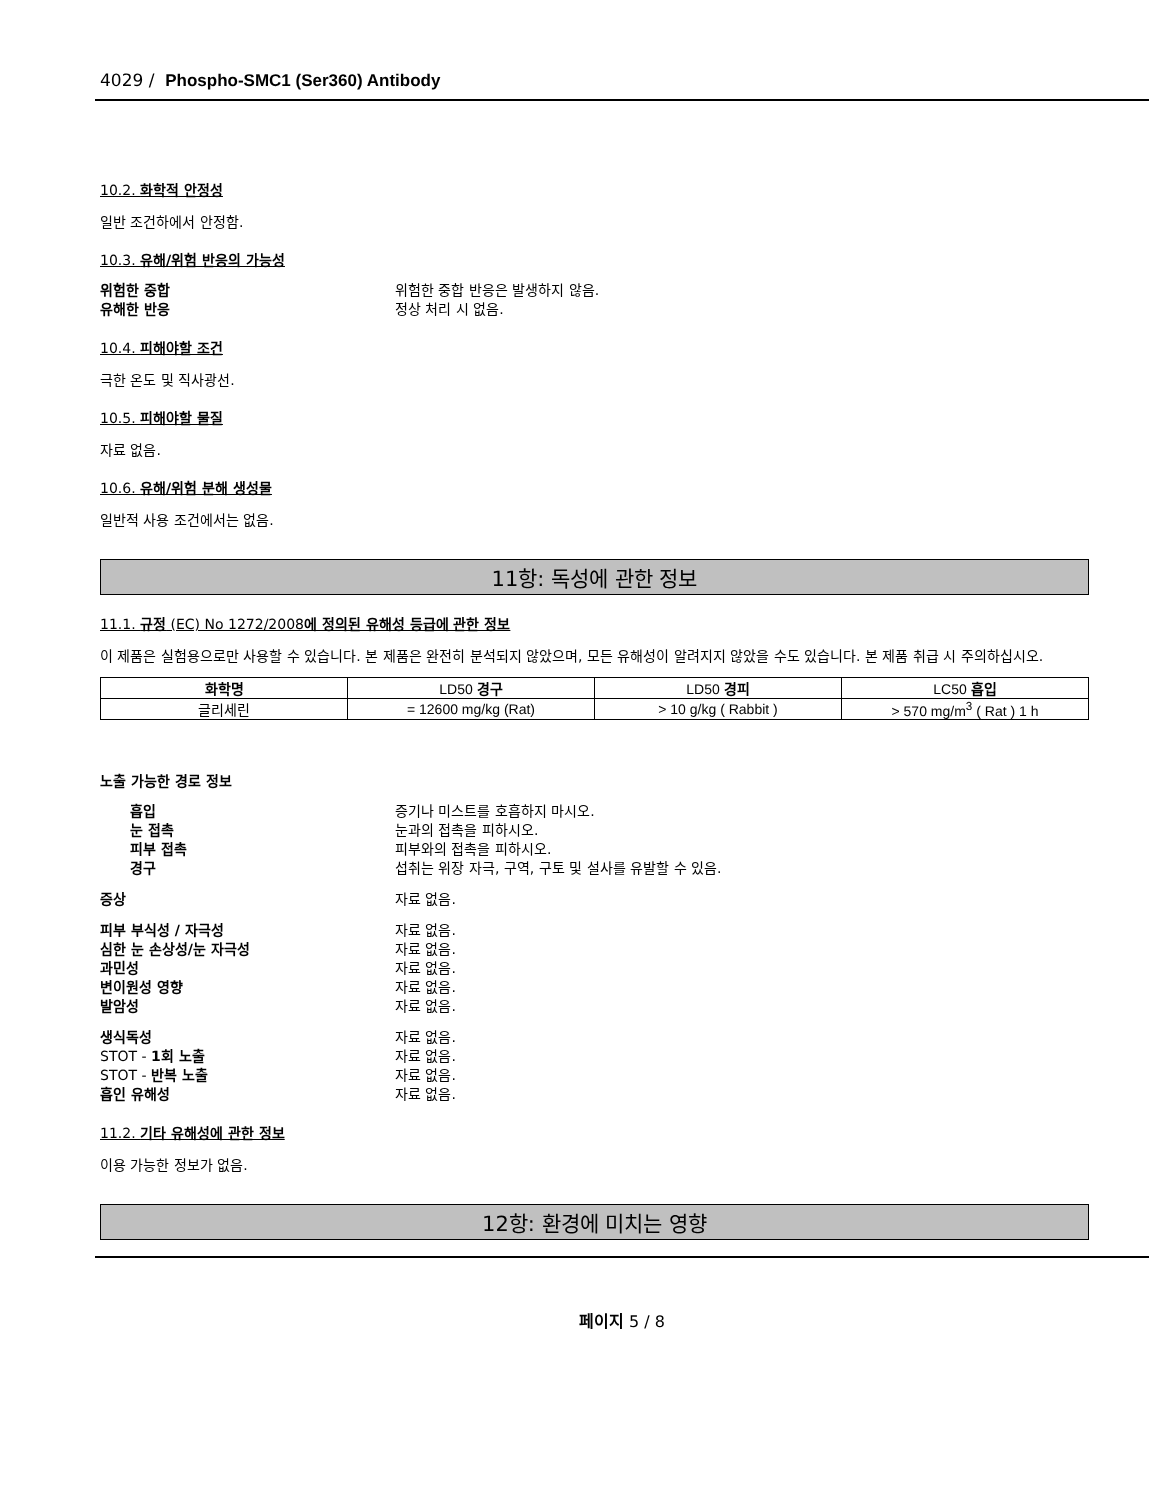4029 / Phospho-SMC1 (Ser360) Antibody
10.2. 화학적 안정성
일반 조건하에서 안정함.
10.3. 유해/위험 반응의 가능성
위험한 중합 위험한 중합 반응은 발생하지 않음.
유해한 반응 정상 처리 시 없음.
10.4. 피해야할 조건
극한 온도 및 직사광선.
10.5. 피해야할 물질
자료 없음.
10.6. 유해/위험 분해 생성물
일반적 사용 조건에서는 없음.
11항: 독성에 관한 정보
11.1. 규정 (EC) No 1272/2008에 정의된 유해성 등급에 관한 정보
이 제품은 실험용으로만 사용할 수 있습니다. 본 제품은 완전히 분석되지 않았으며, 모든 유해성이 알려지지 않았을 수도 있습니다. 본 제품 취급 시 주의하십시오.
| 화학명 | LD50 경구 | LD50 경피 | LC50 흡입 |
| --- | --- | --- | --- |
| 글리세린 | = 12600 mg/kg (Rat) | > 10 g/kg ( Rabbit ) | > 570 mg/m<sup>3</sup> ( Rat ) 1 h |
노출 가능한 경로 정보
흡입 증기나 미스트를 호흡하지 마시오.
눈 접촉 눈과의 접촉을 피하시오.
피부 접촉 피부와의 접촉을 피하시오.
경구 섭취는 위장 자극, 구역, 구토 및 설사를 유발할 수 있음.
증상 자료 없음.
피부 부식성 / 자극성 자료 없음.
심한 눈 손상성/눈 자극성 자료 없음.
과민성 자료 없음.
변이원성 영향 자료 없음.
발암성 자료 없음.
생식독성 자료 없음.
STOT - 1회 노출 자료 없음.
STOT - 반복 노출 자료 없음.
흡인 유해성 자료 없음.
11.2. 기타 유해성에 관한 정보
이용 가능한 정보가 없음.
12항: 환경에 미치는 영향
페이지 5 / 8